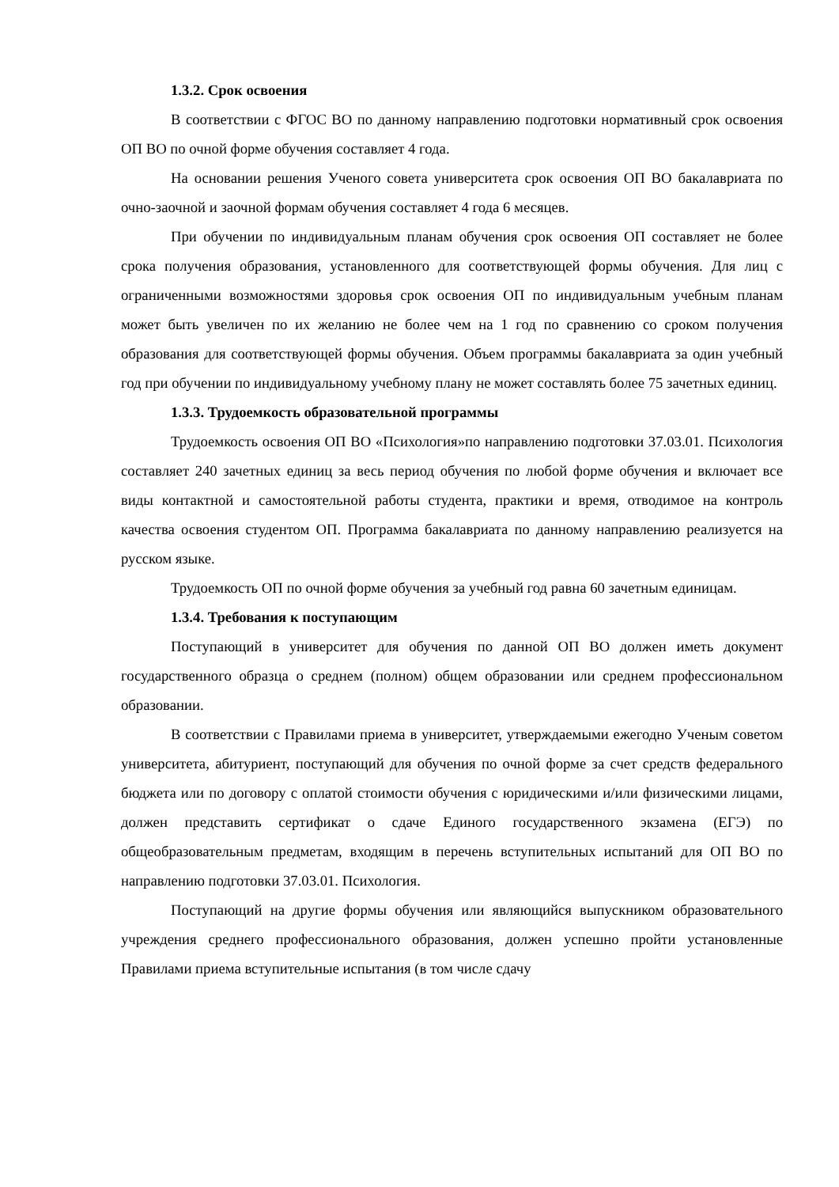1.3.2. Срок освоения
В соответствии с ФГОС ВО по данному направлению подготовки нормативный срок освоения ОП ВО по очной форме обучения составляет 4 года.
На основании решения Ученого совета университета срок освоения ОП ВО бакалавриата по очно-заочной и заочной формам обучения составляет 4 года 6 месяцев.
При обучении по индивидуальным планам обучения срок освоения ОП составляет не более срока получения образования, установленного для соответствующей формы обучения. Для лиц с ограниченными возможностями здоровья срок освоения ОП по индивидуальным учебным планам может быть увеличен по их желанию не более чем на 1 год по сравнению со сроком получения образования для соответствующей формы обучения. Объем программы бакалавриата за один учебный год при обучении по индивидуальному учебному плану не может составлять более 75 зачетных единиц.
1.3.3. Трудоемкость образовательной программы
Трудоемкость освоения ОП ВО «Психология»по направлению подготовки 37.03.01. Психология составляет 240 зачетных единиц за весь период обучения по любой форме обучения и включает все виды контактной и самостоятельной работы студента, практики и время, отводимое на контроль качества освоения студентом ОП. Программа бакалавриата по данному направлению реализуется на русском языке.
Трудоемкость ОП по очной форме обучения за учебный год равна 60 зачетным единицам.
1.3.4. Требования к поступающим
Поступающий в университет для обучения по данной ОП ВО должен иметь документ государственного образца о среднем (полном) общем образовании или среднем профессиональном образовании.
В соответствии с Правилами приема в университет, утверждаемыми ежегодно Ученым советом университета, абитуриент, поступающий для обучения по очной форме за счет средств федерального бюджета или по договору с оплатой стоимости обучения с юридическими и/или физическими лицами, должен представить сертификат о сдаче Единого государственного экзамена (ЕГЭ) по общеобразовательным предметам, входящим в перечень вступительных испытаний для ОП ВО по направлению подготовки 37.03.01. Психология.
Поступающий на другие формы обучения или являющийся выпускником образовательного учреждения среднего профессионального образования, должен успешно пройти установленные Правилами приема вступительные испытания (в том числе сдачу